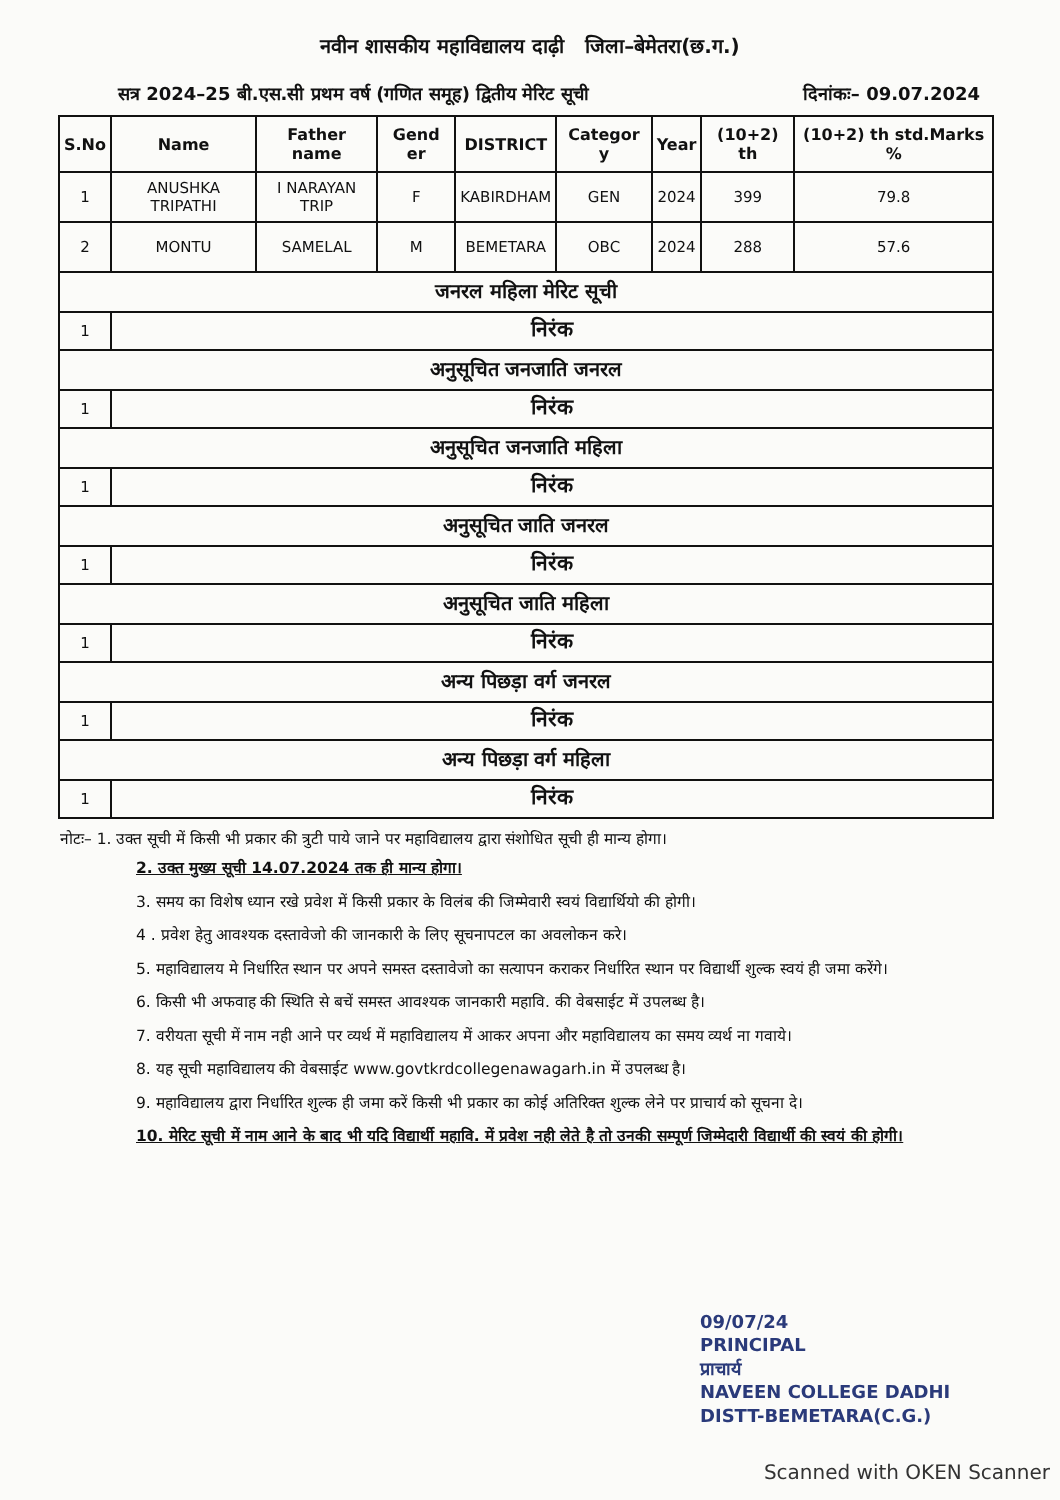नवीन शासकीय महाविद्यालय दाढ़ी जिला–बेमेतरा(छ.ग.)
सत्र 2024–25 बी.एस.सी प्रथम वर्ष (गणित समूह) द्वितीय मेरिट सूची दिनांकः– 09.07.2024
| S.No | Name | Father name | Gend er | DISTRICT | Categor y | Year | (10+2) th | (10+2) th std.Marks % |
| --- | --- | --- | --- | --- | --- | --- | --- | --- |
| 1 | ANUSHKA TRIPATHI | I NARAYAN TRIP | F | KABIRDHAM | GEN | 2024 | 399 | 79.8 |
| 2 | MONTU | SAMELAL | M | BEMETARA | OBC | 2024 | 288 | 57.6 |
| जनरल महिला मेरिट सूची | | | | | | | | |
| 1 | निरंक | | | | | | | |
| अनुसूचित जनजाति जनरल | | | | | | | | |
| 1 | निरंक | | | | | | | |
| अनुसूचित जनजाति महिला | | | | | | | | |
| 1 | निरंक | | | | | | | |
| अनुसूचित जाति जनरल | | | | | | | | |
| 1 | निरंक | | | | | | | |
| अनुसूचित जाति महिला | | | | | | | | |
| 1 | निरंक | | | | | | | |
| अन्य पिछड़ा वर्ग जनरल | | | | | | | | |
| 1 | निरंक | | | | | | | |
| अन्य पिछड़ा वर्ग महिला | | | | | | | | |
| 1 | निरंक | | | | | | | |
नोटः– 1. उक्त सूची में किसी भी प्रकार की त्रुटी पाये जाने पर महाविद्यालय द्वारा संशोधित सूची ही मान्य होगा।
2. उक्त मुख्य सूची 14.07.2024 तक ही मान्य होगा।
3. समय का विशेष ध्यान रखे प्रवेश में किसी प्रकार के विलंब की जिम्मेवारी स्वयं विद्यार्थियो की होगी।
4 . प्रवेश हेतु आवश्यक दस्तावेजो की जानकारी के लिए सूचनापटल का अवलोकन करे।
5. महाविद्यालय मे निर्धारित स्थान पर अपने समस्त दस्तावेजो का सत्यापन कराकर निर्धारित स्थान पर विद्यार्थी शुल्क स्वयं ही जमा करेंगे।
6. किसी भी अफवाह की स्थिति से बचें समस्त आवश्यक जानकारी महावि. की वेबसाईट में उपलब्ध है।
7. वरीयता सूची में नाम नही आने पर व्यर्थ में महाविद्यालय में आकर अपना और महाविद्यालय का समय व्यर्थ ना गवाये।
8. यह सूची महाविद्यालय की वेबसाईट www.govtkrdcollegenawagarh.in में उपलब्ध है।
9. महाविद्यालय द्वारा निर्धारित शुल्क ही जमा करें किसी भी प्रकार का कोई अतिरिक्त शुल्क लेने पर प्राचार्य को सूचना दे।
10. मेरिट सूची में नाम आने के बाद भी यदि विद्यार्थी महावि. में प्रवेश नही लेते है तो उनकी सम्पूर्ण जिम्मेदारी विद्यार्थी की स्वयं की होगी।
09/07/24
PRINCIPAL
प्राचार्य
NAVEEN COLLEGE DADHI
DISTT-BEMETARA(C.G.)
Scanned with OKEN Scanner